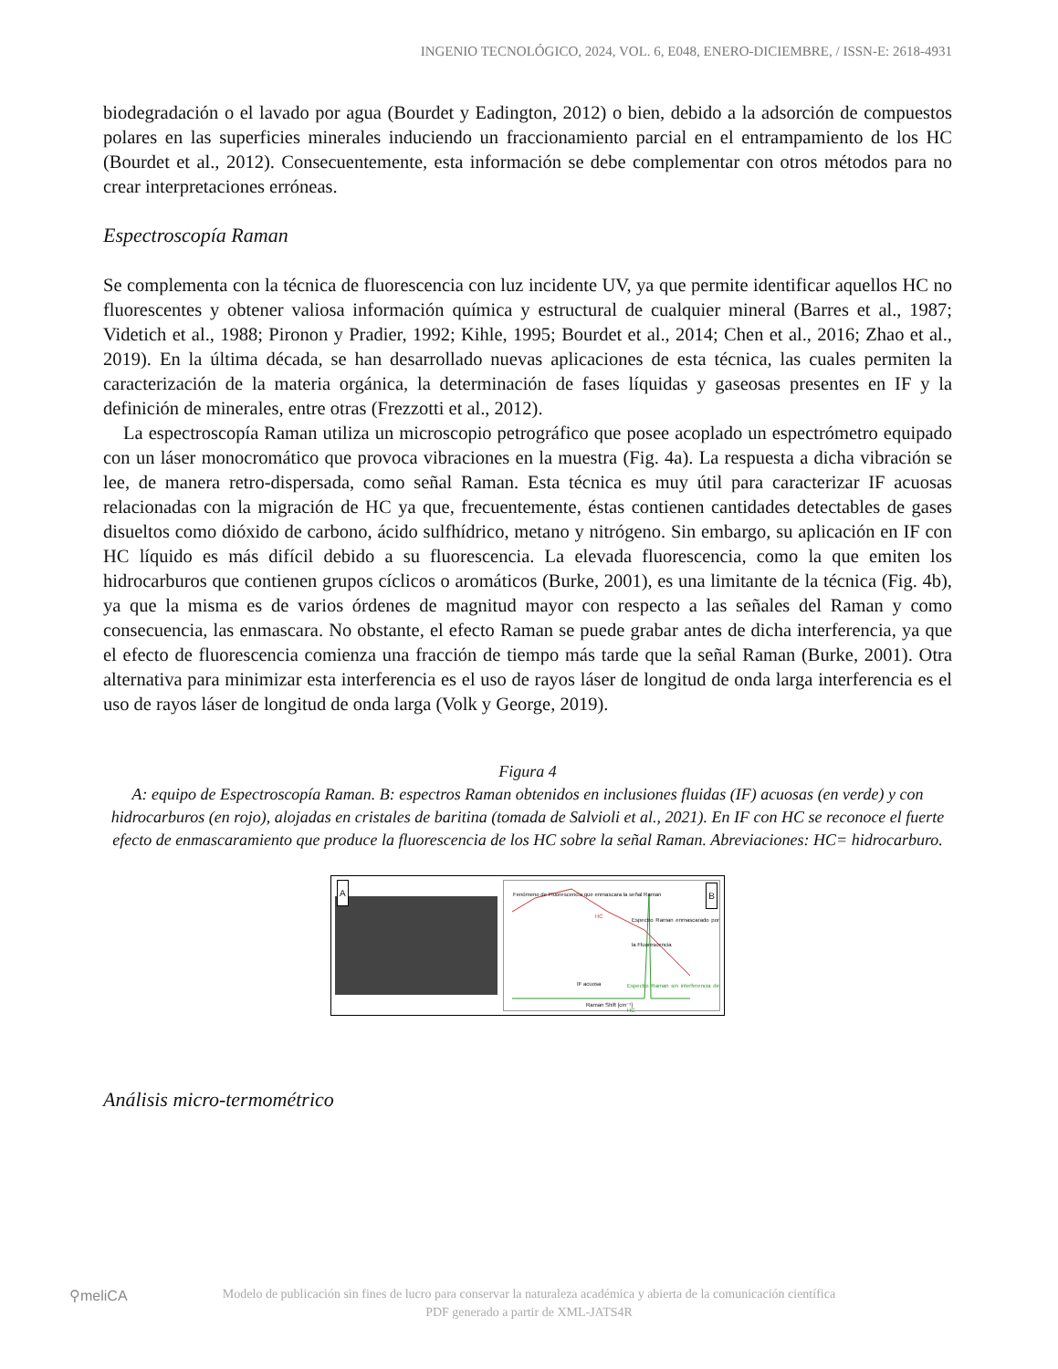INGENIO TECNOLÓGICO, 2024, VOL. 6, E048, ENERO-DICIEMBRE, / ISSN-E: 2618-4931
biodegradación o el lavado por agua (Bourdet y Eadington, 2012) o bien, debido a la adsorción de compuestos polares en las superficies minerales induciendo un fraccionamiento parcial en el entrampamiento de los HC (Bourdet et al., 2012). Consecuentemente, esta información se debe complementar con otros métodos para no crear interpretaciones erróneas.
Espectroscopía Raman
Se complementa con la técnica de fluorescencia con luz incidente UV, ya que permite identificar aquellos HC no fluorescentes y obtener valiosa información química y estructural de cualquier mineral (Barres et al., 1987; Videtich et al., 1988; Pironon y Pradier, 1992; Kihle, 1995; Bourdet et al., 2014; Chen et al., 2016; Zhao et al., 2019). En la última década, se han desarrollado nuevas aplicaciones de esta técnica, las cuales permiten la caracterización de la materia orgánica, la determinación de fases líquidas y gaseosas presentes en IF y la definición de minerales, entre otras (Frezzotti et al., 2012).
La espectroscopía Raman utiliza un microscopio petrográfico que posee acoplado un espectrómetro equipado con un láser monocromático que provoca vibraciones en la muestra (Fig. 4a). La respuesta a dicha vibración se lee, de manera retro-dispersada, como señal Raman. Esta técnica es muy útil para caracterizar IF acuosas relacionadas con la migración de HC ya que, frecuentemente, éstas contienen cantidades detectables de gases disueltos como dióxido de carbono, ácido sulfhídrico, metano y nitrógeno. Sin embargo, su aplicación en IF con HC líquido es más difícil debido a su fluorescencia. La elevada fluorescencia, como la que emiten los hidrocarburos que contienen grupos cíclicos o aromáticos (Burke, 2001), es una limitante de la técnica (Fig. 4b), ya que la misma es de varios órdenes de magnitud mayor con respecto a las señales del Raman y como consecuencia, las enmascara. No obstante, el efecto Raman se puede grabar antes de dicha interferencia, ya que el efecto de fluorescencia comienza una fracción de tiempo más tarde que la señal Raman (Burke, 2001). Otra alternativa para minimizar esta interferencia es el uso de rayos láser de longitud de onda larga interferencia es el uso de rayos láser de longitud de onda larga (Volk y George, 2019).
Figura 4
A: equipo de Espectroscopía Raman. B: espectros Raman obtenidos en inclusiones fluidas (IF) acuosas (en verde) y con hidrocarburos (en rojo), alojadas en cristales de baritina (tomada de Salvioli et al., 2021). En IF con HC se reconoce el fuerte efecto de enmascaramiento que produce la fluorescencia de los HC sobre la señal Raman. Abreviaciones: HC= hidrocarburo.
A
Fenómeno de Fluorescencia que enmascara la señal Raman
HC
Espectro Raman enmascarado por la Fluorescencia
IF acuosa Espectro Raman sin interferencia de HC
Raman Shift [cm⁻¹]
B
Análisis micro-termométrico
⚲meliCA
Modelo de publicación sin fines de lucro para conservar la naturaleza académica y abierta de la comunicación científica
PDF generado a partir de XML-JATS4R